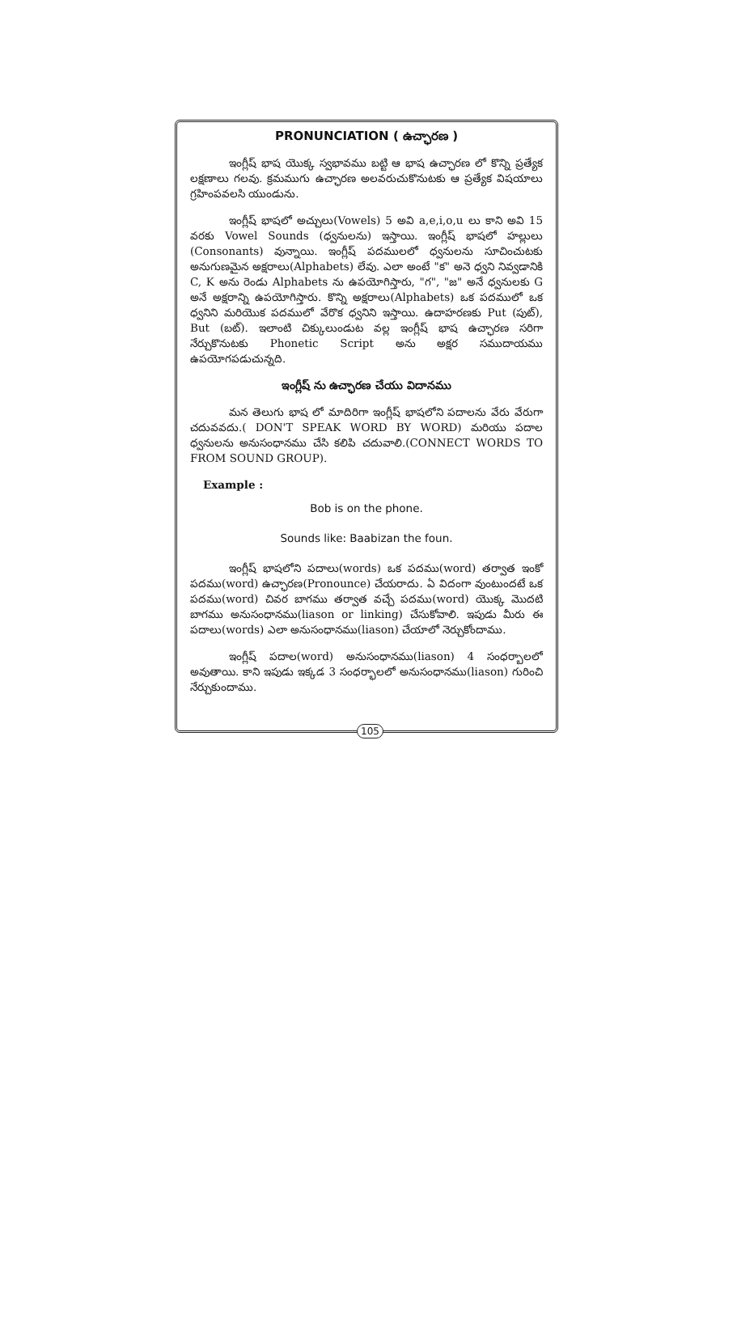PRONUNCIATION ( ఉచ్ఛారణ )
ఇంగ్లీష్ భాష యొక్క స్వభావము బట్టి ఆ భాష ఉచ్ఛారణ లో కొన్ని ప్రత్యేక లక్షణాలు గలవు. క్రమముగు ఉచ్ఛారణ అలవరుచుకొనుటకు ఆ ప్రత్యేక విషయాలు గ్రహింపవలసి యుండును.
ఇంగ్లీష్ భాషలో అచ్చులు(Vowels) 5 అవి a,e,i,o,u లు కాని అవి 15 వరకు Vowel Sounds (ధ్వనులను) ఇస్తాయి. ఇంగ్లీష్ భాషలో హల్లులు (Consonants) వున్నాయి. ఇంగ్లీష్ పదములలో ధ్వనులను సూచించుటకు అనుగుణమైన అక్షరాలు(Alphabets) లేవు. ఎలా అంటే "క" అనె ధ్వని నివ్వడానికి C, K అను రెండు Alphabets ను ఉపయోగిస్తారు, "గ", "జ" అనే ధ్వనులకు G అనే అక్షరాన్ని ఉపయోగిస్తారు. కొన్ని అక్షరాలు(Alphabets) ఒక పదములో ఒక ధ్వనిని మరియొక పదములో వేరొక ధ్వనిని ఇస్తాయి. ఉదాహరణకు Put (పుట్), But (బట్). ఇలాంటి చిక్కులుండుట వల్ల ఇంగ్లీష్ భాష ఉచ్ఛారణ సరిగా నేర్చుకొనుటకు Phonetic Script అను అక్షర సముదాయము ఉపయోగపడుచున్నది.
ఇంగ్లీష్ ను ఉచ్ఛారణ చేయు విదానము
మన తెలుగు భాష లో మాదిరిగా ఇంగ్లీష్ భాషలోని పదాలను వేరు వేరుగా చదువవదు.( DON'T SPEAK WORD BY WORD) మరియు పదాల ధ్వనులను అనుసంధానము చేసి కలిపి చదువాలి.(CONNECT WORDS TO FROM SOUND GROUP).
Example :
Bob is on the phone.
Sounds like: Baabizan the foun.
ఇంగ్లీష్ భాషలోని పదాలు(words) ఒక పదము(word) తర్వాత ఇంకో పదము(word) ఉచ్ఛారణ(Pronounce) చేయరాదు. ఏ విదంగా వుంటుందటే ఒక పదము(word) చివర బాగము తర్వాత వచ్చే పదము(word) యొక్క మొదటి బాగము అనుసంధానము(liason or linking) చేసుకోవాలి. ఇపుడు మీరు ఈ పదాలు(words) ఎలా అనుసంధానము(liason) చేయాలో నెర్చుకోందాము.
ఇంగ్లీష్ పదాల(word) అనుసంధానము(liason) 4 సంధర్బాలలో అవుతాయి. కాని ఇపుడు ఇక్కడ 3 సంధర్భాలలో అనుసంధానము(liason) గురించి నేర్చుకుందాము.
105